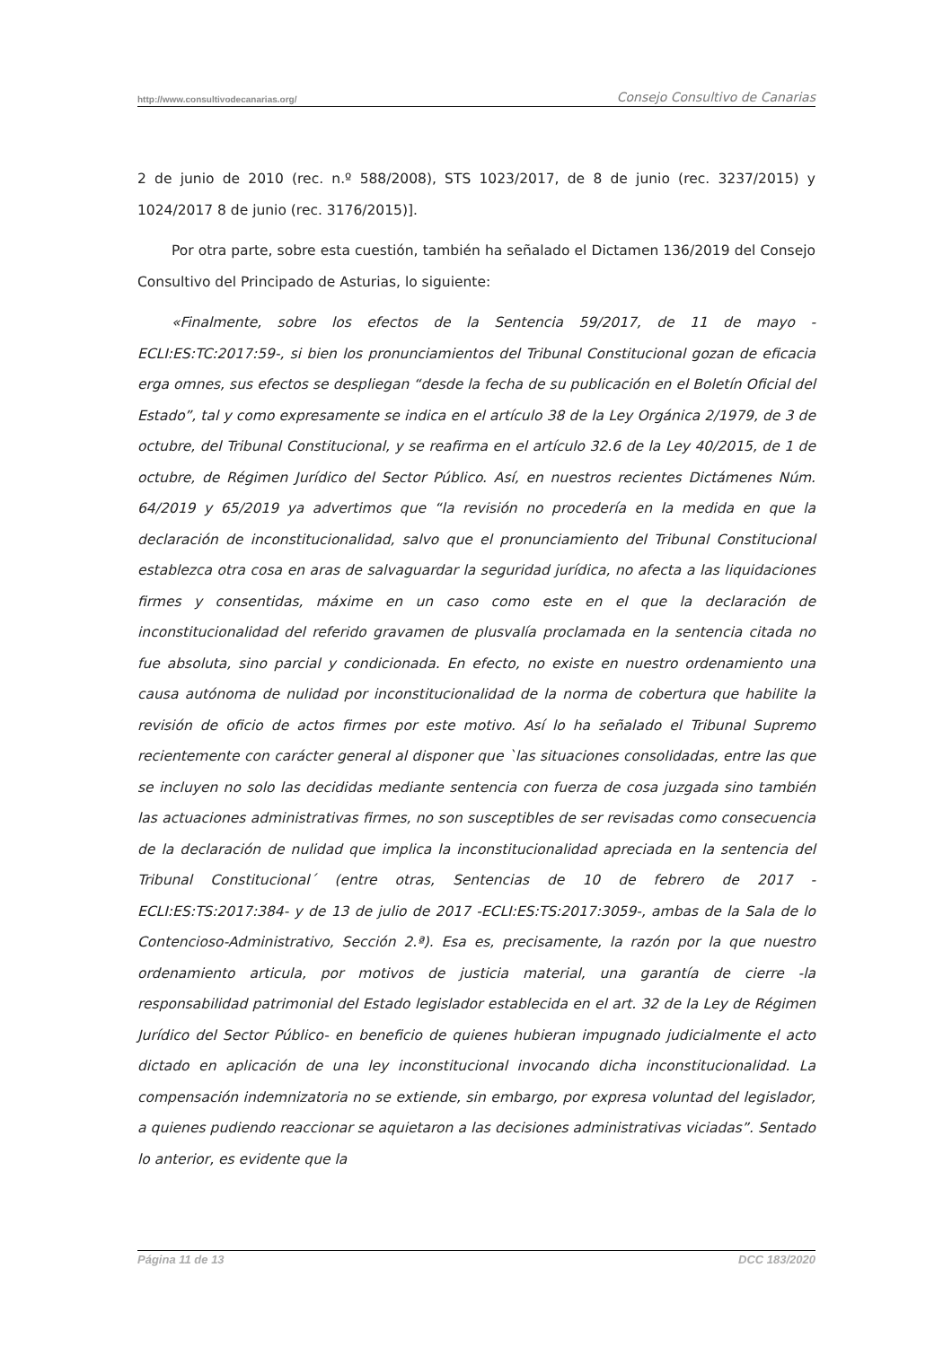http://www.consultivodecanarias.org/ Consejo Consultivo de Canarias
2 de junio de 2010 (rec. n.º 588/2008), STS 1023/2017, de 8 de junio (rec. 3237/2015) y 1024/2017 8 de junio (rec. 3176/2015)].
Por otra parte, sobre esta cuestión, también ha señalado el Dictamen 136/2019 del Consejo Consultivo del Principado de Asturias, lo siguiente:
«Finalmente, sobre los efectos de la Sentencia 59/2017, de 11 de mayo -ECLI:ES:TC:2017:59-, si bien los pronunciamientos del Tribunal Constitucional gozan de eficacia erga omnes, sus efectos se despliegan “desde la fecha de su publicación en el Boletín Oficial del Estado”, tal y como expresamente se indica en el artículo 38 de la Ley Orgánica 2/1979, de 3 de octubre, del Tribunal Constitucional, y se reafirma en el artículo 32.6 de la Ley 40/2015, de 1 de octubre, de Régimen Jurídico del Sector Público. Así, en nuestros recientes Dictámenes Núm. 64/2019 y 65/2019 ya advertimos que “la revisión no procedería en la medida en que la declaración de inconstitucionalidad, salvo que el pronunciamiento del Tribunal Constitucional establezca otra cosa en aras de salvaguardar la seguridad jurídica, no afecta a las liquidaciones firmes y consentidas, máxime en un caso como este en el que la declaración de inconstitucionalidad del referido gravamen de plusvalía proclamada en la sentencia citada no fue absoluta, sino parcial y condicionada. En efecto, no existe en nuestro ordenamiento una causa autónoma de nulidad por inconstitucionalidad de la norma de cobertura que habilite la revisión de oficio de actos firmes por este motivo. Así lo ha señalado el Tribunal Supremo recientemente con carácter general al disponer que `las situaciones consolidadas, entre las que se incluyen no solo las decididas mediante sentencia con fuerza de cosa juzgada sino también las actuaciones administrativas firmes, no son susceptibles de ser revisadas como consecuencia de la declaración de nulidad que implica la inconstitucionalidad apreciada en la sentencia del Tribunal Constitucional´ (entre otras, Sentencias de 10 de febrero de 2017 -ECLI:ES:TS:2017:384- y de 13 de julio de 2017 -ECLI:ES:TS:2017:3059-, ambas de la Sala de lo Contencioso-Administrativo, Sección 2.ª). Esa es, precisamente, la razón por la que nuestro ordenamiento articula, por motivos de justicia material, una garantía de cierre -la responsabilidad patrimonial del Estado legislador establecida en el art. 32 de la Ley de Régimen Jurídico del Sector Público- en beneficio de quienes hubieran impugnado judicialmente el acto dictado en aplicación de una ley inconstitucional invocando dicha inconstitucionalidad. La compensación indemnizatoria no se extiende, sin embargo, por expresa voluntad del legislador, a quienes pudiendo reaccionar se aquietaron a las decisiones administrativas viciadas”. Sentado lo anterior, es evidente que la
Página 11 de 13 DCC 183/2020